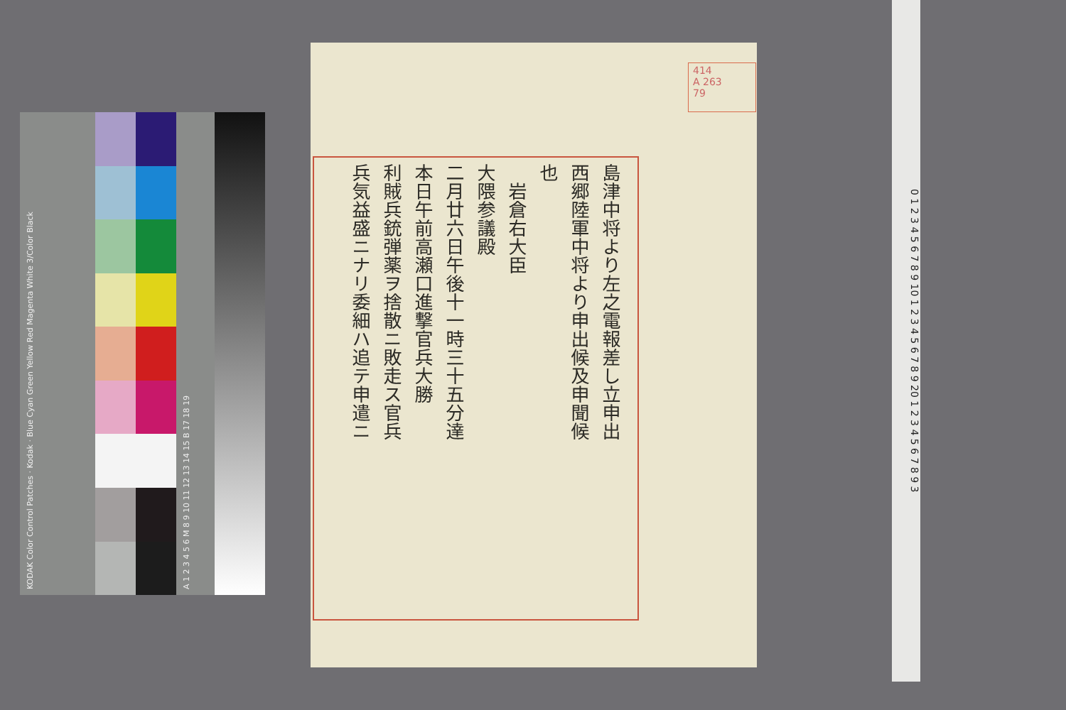KODAK Color Control Patches · Kodak · Blue Cyan Green Yellow Red Magenta White 3/Color Black
A 1 2 3 4 5 6 M 8 9 10 11 12 13 14 15 B 17 18 19
414
A 263
79
島津中将より左之電報差し立申出
西郷陸軍中将より申出候及申聞候
也
　岩倉右大臣
大隈参議殿
二月廿六日午後十一時三十五分達
本日午前高瀬口進撃官兵大勝
利賊兵銃弾薬ヲ捨散ニ敗走ス官兵
兵気益盛ニナリ委細ハ追テ申遣ニ
0 1 2 3 4 5 6 7 8 9 10 1 2 3 4 5 6 7 8 9 20 1 2 3 4 5 6 7 8 9 3